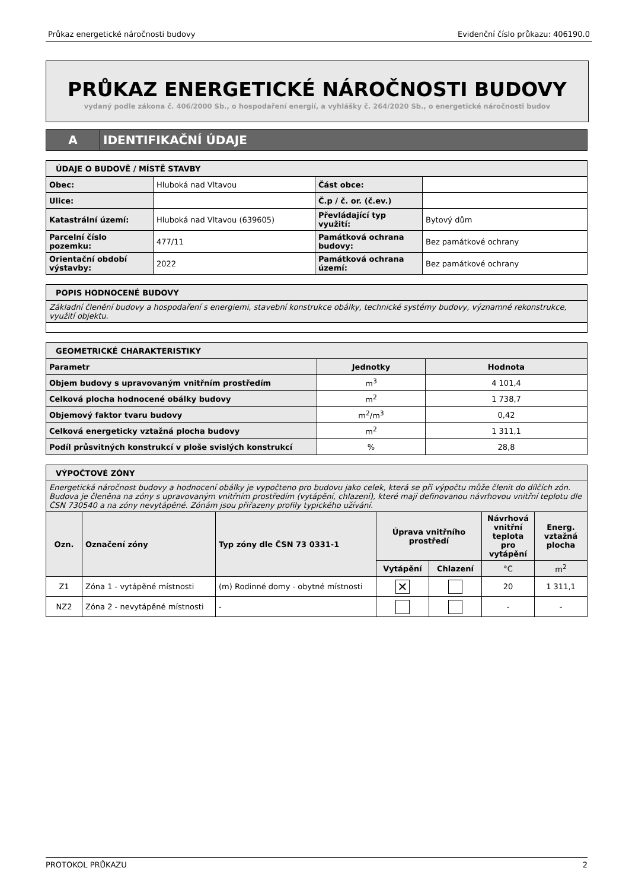Průkaz energetické náročnosti budovy Evidenční číslo průkazu: 406190.0
PRŮKAZ ENERGETICKÉ NÁROČNOSTI BUDOVY
vydaný podle zákona č. 406/2000 Sb., o hospodaření energií, a vyhlášky č. 264/2020 Sb., o energetické náročnosti budov
| A | IDENTIFIKAČNÍ ÚDAJE |
| ÚDAJE O BUDOVĚ / MÍSTĚ STAVBY | | | |
| Obec: | Hluboká nad Vltavou | Část obce: | |
| Ulice: | | Č.p / č. or. (č.ev.) | |
| Katastrální území: | Hluboká nad Vltavou (639605) | Převládající typ využití: | Bytový dům |
| Parcelní číslo pozemku: | 477/11 | Památková ochrana budovy: | Bez památkové ochrany |
| Orientační období výstavby: | 2022 | Památková ochrana území: | Bez památkové ochrany |
| POPIS HODNOCENÉ BUDOVY |
| Základní členění budovy a hospodaření s energiemi, stavební konstrukce obálky, technické systémy budovy, významné rekonstrukce, využití objektu. |
| GEOMETRICKÉ CHARAKTERISTIKY | | |
| Parametr | Jednotky | Hodnota |
| Objem budovy s upravovaným vnitřním prostředím | m<sup>3</sup> | 4 101,4 |
| Celková plocha hodnocené obálky budovy | m<sup>2</sup> | 1 738,7 |
| Objemový faktor tvaru budovy | m<sup>2</sup>/m<sup>3</sup> | 0,42 |
| Celková energeticky vztažná plocha budovy | m<sup>2</sup> | 1 311,1 |
| Podíl průsvitných konstrukcí v ploše svislých konstrukcí | % | 28,8 |
| VÝPOČTOVÉ ZÓNY | | | | | | |
| Energetická náročnost budovy a hodnocení obálky je vypočteno pro budovu jako celek, která se při výpočtu může členit do dílčích zón. Budova je členěna na zóny s upravovaným vnitřním prostředím (vytápění, chlazení), které mají definovanou návrhovou vnitřní teplotu dle ČSN 730540 a na zóny nevytápěné. Zónám jsou přiřazeny profily typického užívání. | | | | | | |
| Ozn. | Označení zóny | Typ zóny dle ČSN 73 0331-1 | Úprava vnitřního prostředí | | Návrhová vnitřní teplota pro vytápění | Energ. vztažná plocha |
| | | | Vytápění | Chlazení | °C | m<sup>2</sup> |
| Z1 | Zóna 1 - vytápěné místnosti | (m) Rodinné domy - obytné místnosti | ✕ | | 20 | 1 311,1 |
| NZ2 | Zóna 2 - nevytápěné místnosti | - | | | - | - |
PROTOKOL PRŮKAZU 2